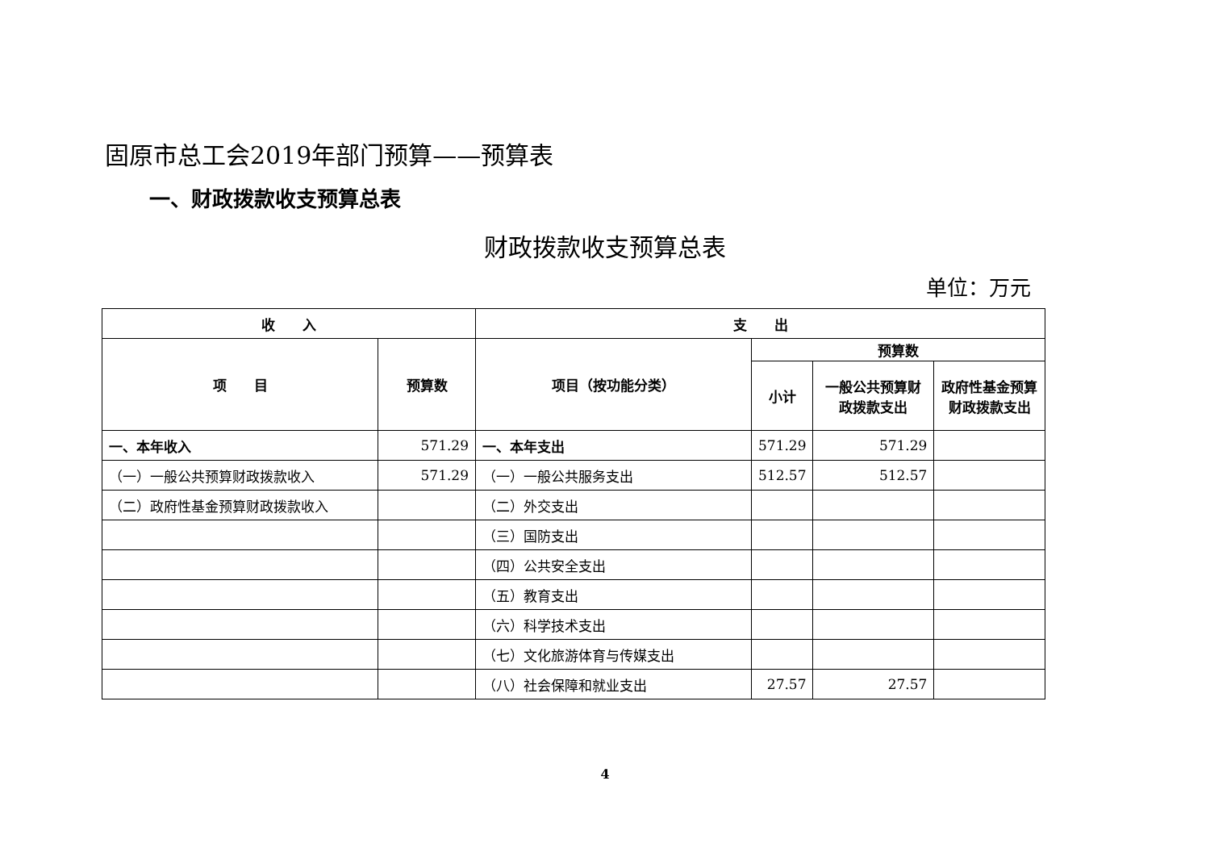固原市总工会2019年部门预算——预算表
一、财政拨款收支预算总表
财政拨款收支预算总表
单位：万元
| 收 入 | | 支 出 | | | |
| --- | --- | --- | --- | --- | --- |
| 项 目 | 预算数 | 项目（按功能分类） | 预算数 | | |
| | | | 小计 | 一般公共预算财政拨款支出 | 政府性基金预算财政拨款支出 |
| 一、本年收入 | 571.29 | 一、本年支出 | 571.29 | 571.29 | |
| （一）一般公共预算财政拨款收入 | 571.29 | （一）一般公共服务支出 | 512.57 | 512.57 | |
| （二）政府性基金预算财政拨款收入 | | （二）外交支出 | | | |
| | | （三）国防支出 | | | |
| | | （四）公共安全支出 | | | |
| | | （五）教育支出 | | | |
| | | （六）科学技术支出 | | | |
| | | （七）文化旅游体育与传媒支出 | | | |
| | | （八）社会保障和就业支出 | 27.57 | 27.57 | |
4